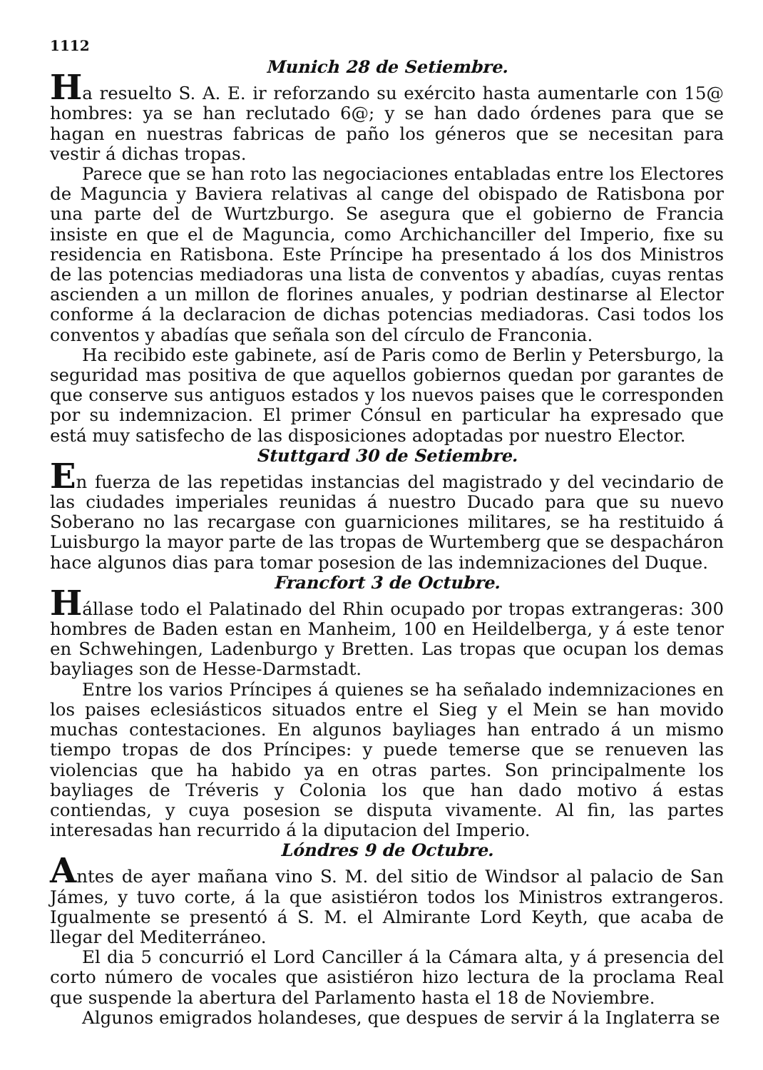1112
Munich 28 de Setiembre.
Ha resuelto S. A. E. ir reforzando su exército hasta aumentarle con 15@ hombres: ya se han reclutado 6@; y se han dado órdenes para que se hagan en nuestras fabricas de paño los géneros que se necesitan para vestir á dichas tropas.
Parece que se han roto las negociaciones entabladas entre los Electores de Maguncia y Baviera relativas al cange del obispado de Ratisbona por una parte del de Wurtzburgo. Se asegura que el gobierno de Francia insiste en que el de Maguncia, como Archichanciller del Imperio, fixe su residencia en Ratisbona. Este Príncipe ha presentado á los dos Ministros de las potencias mediadoras una lista de conventos y abadías, cuyas rentas ascienden a un millon de florines anuales, y podrian destinarse al Elector conforme á la declaracion de dichas potencias mediadoras. Casi todos los conventos y abadías que señala son del círculo de Franconia.
Ha recibido este gabinete, así de Paris como de Berlin y Petersburgo, la seguridad mas positiva de que aquellos gobiernos quedan por garantes de que conserve sus antiguos estados y los nuevos paises que le corresponden por su indemnizacion. El primer Cónsul en particular ha expresado que está muy satisfecho de las disposiciones adoptadas por nuestro Elector.
Stuttgard 30 de Setiembre.
En fuerza de las repetidas instancias del magistrado y del vecindario de las ciudades imperiales reunidas á nuestro Ducado para que su nuevo Soberano no las recargase con guarniciones militares, se ha restituido á Luisburgo la mayor parte de las tropas de Wurtemberg que se despacháron hace algunos dias para tomar posesion de las indemnizaciones del Duque.
Francfort 3 de Octubre.
Hállase todo el Palatinado del Rhin ocupado por tropas extrangeras: 300 hombres de Baden estan en Manheim, 100 en Heildelberga, y á este tenor en Schwehingen, Ladenburgo y Bretten. Las tropas que ocupan los demas bayliages son de Hesse-Darmstadt.
Entre los varios Príncipes á quienes se ha señalado indemnizaciones en los paises eclesiásticos situados entre el Sieg y el Mein se han movido muchas contestaciones. En algunos bayliages han entrado á un mismo tiempo tropas de dos Príncipes: y puede temerse que se renueven las violencias que ha habido ya en otras partes. Son principalmente los bayliages de Tréveris y Colonia los que han dado motivo á estas contiendas, y cuya posesion se disputa vivamente. Al fin, las partes interesadas han recurrido á la diputacion del Imperio.
Lóndres 9 de Octubre.
Antes de ayer mañana vino S. M. del sitio de Windsor al palacio de San Jámes, y tuvo corte, á la que asistiéron todos los Ministros extrangeros. Igualmente se presentó á S. M. el Almirante Lord Keyth, que acaba de llegar del Mediterráneo.
El dia 5 concurrió el Lord Canciller á la Cámara alta, y á presencia del corto número de vocales que asistiéron hizo lectura de la proclama Real que suspende la abertura del Parlamento hasta el 18 de Noviembre.
Algunos emigrados holandeses, que despues de servir á la Inglaterra se